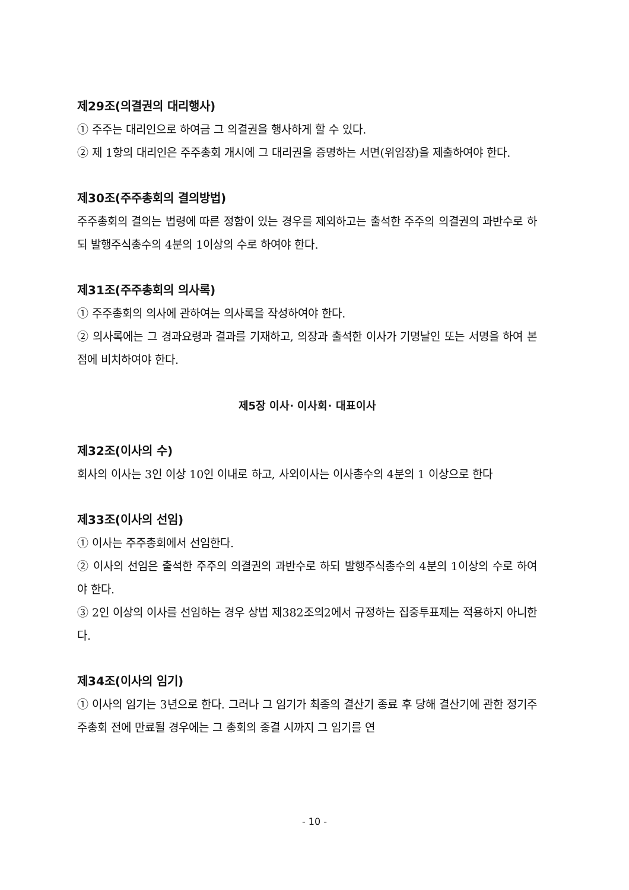제29조(의결권의 대리행사)
① 주주는 대리인으로 하여금 그 의결권을 행사하게 할 수 있다.
② 제 1항의 대리인은 주주총회 개시에 그 대리권을 증명하는 서면(위임장)을 제출하여야 한다.
제30조(주주총회의 결의방법)
주주총회의 결의는 법령에 따른 정함이 있는 경우를 제외하고는 출석한 주주의 의결권의 과반수로 하되 발행주식총수의 4분의 1이상의 수로 하여야 한다.
제31조(주주총회의 의사록)
① 주주총회의 의사에 관하여는 의사록을 작성하여야 한다.
② 의사록에는 그 경과요령과 결과를 기재하고, 의장과 출석한 이사가 기명날인 또는 서명을 하여 본점에 비치하여야 한다.
제5장 이사· 이사회· 대표이사
제32조(이사의 수)
회사의 이사는 3인 이상 10인 이내로 하고, 사외이사는 이사총수의 4분의 1 이상으로 한다
제33조(이사의 선임)
① 이사는 주주총회에서 선임한다.
② 이사의 선임은 출석한 주주의 의결권의 과반수로 하되 발행주식총수의 4분의 1이상의 수로 하여야 한다.
③ 2인 이상의 이사를 선임하는 경우 상법 제382조의2에서 규정하는 집중투표제는 적용하지 아니한다.
제34조(이사의 임기)
① 이사의 임기는 3년으로 한다. 그러나 그 임기가 최종의 결산기 종료 후 당해 결산기에 관한 정기주주총회 전에 만료될 경우에는 그 총회의 종결 시까지 그 임기를 연
- 10 -